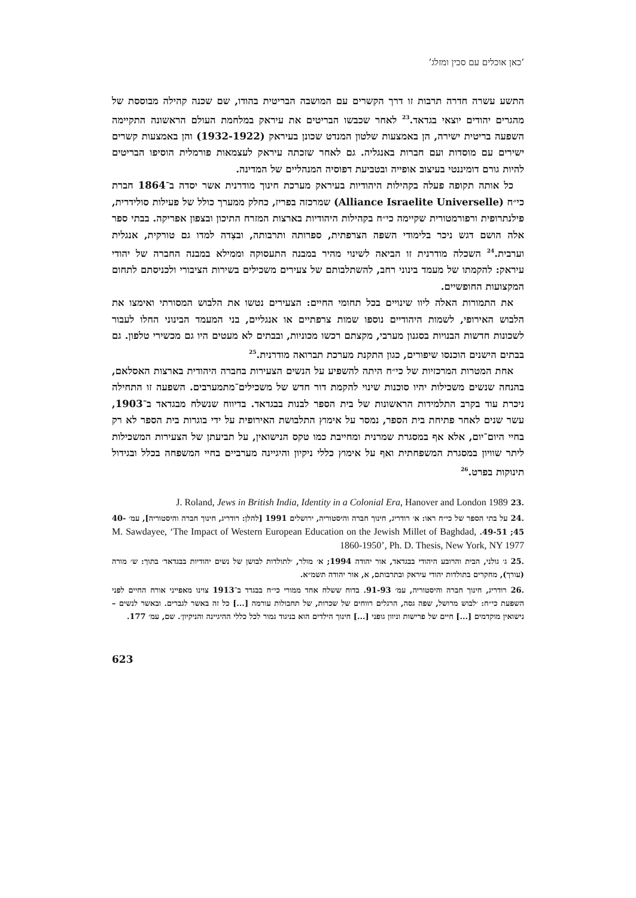’כאן אוכלים עם סכין ומזלג’
התשע עשרה חדרה תרבות זו דרך הקשרים עם המושבה הבריטית בהודו, שם שכנה קהילה מבוססת של מהגרים יהודים יוצאי בגדאד.<sup>23</sup> לאחר שכבשו הבריטים את עיראק במלחמת העולם הראשונה התקיימה השפעה בריטית ישירה, הן באמצעות שלטון המנדט שכונן בעיראק (1932-1922) והן באמצעות קשרים ישירים עם מוסדות ועם חברות באנגליה. גם לאחר שזכתה עיראק לעצמאות פורמלית הוסיפו הבריטים להיות גורם דומיננטי בעיצוב אופייה ובטביעת דפוסיה המנהליים של המדינה.
כל אותה תקופה פעלה בקהילות היהודיות בעיראק מערכת חינוך מודרנית אשר יסדה ב־1864 חברת כי״ח (Alliance Israelite Universelle) שמרכזה בפריז, כחלק ממערך כולל של פעילות סולידרית, פילנתרופית ורפורמטורית שקיימה כי״ח בקהילות היהודיות בארצות המזרח התיכון ובצפון אפריקה. בבתי ספר אלה הושם דגש ניכר בלימודי השפה הצרפתית, ספרותה ותרבותה, ובצִדה למדו גם טורקית, אנגלית וערבית.<sup>24</sup> השכלה מודרנית זו הביאה לשינוי מהיר במבנה התעסוקה וממילא במבנה החברה של יהודי עיראק: להקמתו של מעמד בינוני רחב, להשתלבותם של צעירים משכילים בשירות הציבורי ולכניסתם לתחום המקצועות החופשיים.
את התמורות האלה ליוו שינויים בכל תחומי החיים: הצעירים נטשו את הלבוש המסורתי ואימצו את הלבוש האירופי, לשמות היהודיים נוספו שמות צרפתיים או אנגליים, בני המעמד הבינוני החלו לעבור לשכונות חדשות הבנויות בסגנון מערבי, מקצתם רכשו מכוניות, ובבתים לא מעטים היו גם מכשירי טלפון. גם בבתים הישנים הוכנסו שיפורים, כגון התקנת מערכת תברואה מודרנית.<sup>25</sup>
אחת המטרות המרכזיות של כי״ח היתה להשפיע על הנשים הצעירות בחברה היהודית בארצות האסלאם, בהנחה שנשים משכילות יהיו סוכנות שינוי להקמת דור חדש של משכילים־מתמערבים. השפעה זו התחילה ניכרת עוד בקרב התלמידות הראשונות של בית הספר לבנות בבגדאד. בדיווח שנשלח מבגדאד ב־1903, עשר שנים לאחר פתיחת בית הספר, נמסר על אימוץ התלבושת האירופית על ידי בוגרות בית הספר לא רק בחיי היום־יום, אלא אף במסגרת שמרנית ומחייבת כמו טקס הנישואין, על תביעתן של הצעירות המשכילות ליתר שוויון במסגרת המשפחתית ואף על אימוץ כללי ניקיון והיגיינה מערביים בחיי המשפחה בכלל ובגידול תינוקות בפרט.<sup>26</sup>
.23 J. Roland, Jews in British India, Identity in a Colonial Era, Hanover and London 1989
.24 על בתי הספר של כי״ח ראו: א׳ רודריג, חינוך חברה והיסטוריה, ירושלים 1991 [להלן: רודריג, חינוך חברה והיסטוריה], עמ׳ 40-45; 49-51. M. Sawdayee, ‘The Impact of Western European Education on the Jewish Millet of Baghdad, 1860-1950’, Ph. D. Thesis, New York, NY 1977
.25 ג׳ גולני, הבית והרובע היהודי בבגדאד, אור יהודה 1994; א׳ מולר, ׳לתולדות לבושן של נשים יהודיות בבגדאד׳ בתוך: ש׳ מורה (עורך), מחקרים בתולדות יהודי עיראק ובתרבותם, א, אור יהודה תשמ״א.
.26 רודריג, חינוך חברה והיסטוריה, עמ׳ 91-93. בדוח ששלח אחד ממורי כי״ח בבגדד ב־1913 צוינו מאפייני אורח החיים לפני השפעת כי״ח: ׳לבוש מרושל, שפה גסה, הרגלים רווחים של שכרות, של תחבולות עורמה [...] כל זה באשר לגברים. ובאשר לנשים – נישואין מוקדמים [...] חיים של פרישות וניוון גופני [...] חינוך הילדים הוא בניגוד גמור לכל כללי ההיגיינה והניקיון׳. שם, עמ׳ 177.
623